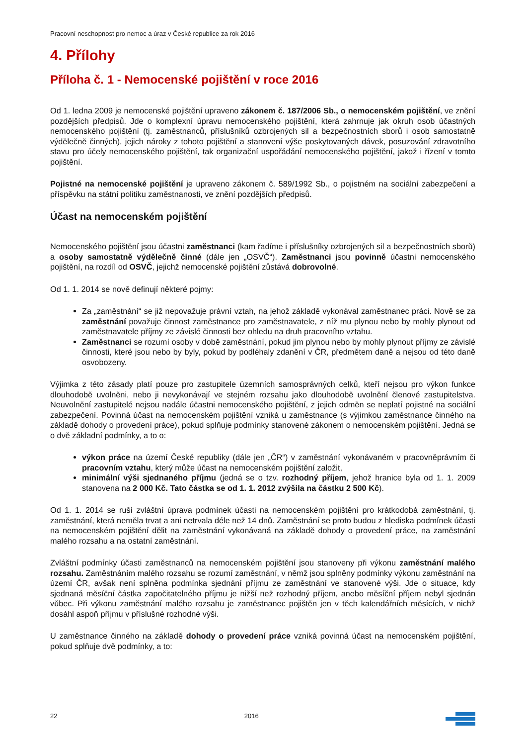Pracovní neschopnost pro nemoc a úraz v České republice za rok 2016
4. Přílohy
Příloha č. 1 - Nemocenské pojištění v roce 2016
Od 1. ledna 2009 je nemocenské pojištění upraveno zákonem č. 187/2006 Sb., o nemocenském pojištění, ve znění pozdějších předpisů. Jde o komplexní úpravu nemocenského pojištění, která zahrnuje jak okruh osob účastných nemocenského pojištění (tj. zaměstnanců, příslušníků ozbrojených sil a bezpečnostních sborů i osob samostatně výdělečně činných), jejich nároky z tohoto pojištění a stanovení výše poskytovaných dávek, posuzování zdravotního stavu pro účely nemocenského pojištění, tak organizační uspořádání nemocenského pojištění, jakož i řízení v tomto pojištění.
Pojistné na nemocenské pojištění je upraveno zákonem č. 589/1992 Sb., o pojistném na sociální zabezpečení a příspěvku na státní politiku zaměstnanosti, ve znění pozdějších předpisů.
Účast na nemocenském pojištění
Nemocenského pojištění jsou účastni zaměstnanci (kam řadíme i příslušníky ozbrojených sil a bezpečnostních sborů) a osoby samostatně výdělečně činné (dále jen „OSVČ“). Zaměstnanci jsou povinně účastni nemocenského pojištění, na rozdíl od OSVČ, jejichž nemocenské pojištění zůstává dobrovolné.
Od 1. 1. 2014 se nově definují některé pojmy:
Za „zaměstnání“ se již nepovažuje právní vztah, na jehož základě vykonával zaměstnanec práci. Nově se za zaměstnání považuje činnost zaměstnance pro zaměstnavatele, z níž mu plynou nebo by mohly plynout od zaměstnavatele příjmy ze závislé činnosti bez ohledu na druh pracovního vztahu.
Zaměstnanci se rozumí osoby v době zaměstnání, pokud jim plynou nebo by mohly plynout příjmy ze závislé činnosti, které jsou nebo by byly, pokud by podléhaly zdanění v ČR, předmětem daně a nejsou od této daně osvobozeny.
Výjimka z této zásady platí pouze pro zastupitele územních samosprávných celků, kteří nejsou pro výkon funkce dlouhodobě uvolněni, nebo ji nevykonávají ve stejném rozsahu jako dlouhodobě uvolnění členové zastupitelstva. Neuvolnění zastupitelé nejsou nadále účastni nemocenského pojištění, z jejich odměn se neplatí pojistné na sociální zabezpečení. Povinná účast na nemocenském pojištění vzniká u zaměstnance (s výjimkou zaměstnance činného na základě dohody o provedení práce), pokud splňuje podmínky stanovené zákonem o nemocenském pojištění. Jedná se o dvě základní podmínky, a to o:
výkon práce na území České republiky (dále jen „ČR“) v zaměstnání vykonávaném v pracovněprávním či pracovním vztahu, který může účast na nemocenském pojištění založit,
minimální výši sjednaného příjmu (jedná se o tzv. rozhodný příjem, jehož hranice byla od 1. 1. 2009 stanovena na 2 000 Kč. Tato částka se od 1. 1. 2012 zvýšila na částku 2 500 Kč).
Od 1. 1. 2014 se ruší zvláštní úprava podmínek účasti na nemocenském pojištění pro krátkodobá zaměstnání, tj. zaměstnání, která neměla trvat a ani netrvala déle než 14 dnů. Zaměstnání se proto budou z hlediska podmínek účasti na nemocenském pojištění dělit na zaměstnání vykonávaná na základě dohody o provedení práce, na zaměstnání malého rozsahu a na ostatní zaměstnání.
Zvláštní podmínky účasti zaměstnanců na nemocenském pojištění jsou stanoveny při výkonu zaměstnání malého rozsahu. Zaměstnáním malého rozsahu se rozumí zaměstnání, v němž jsou splněny podmínky výkonu zaměstnání na území ČR, avšak není splněna podmínka sjednání příjmu ze zaměstnání ve stanovené výši. Jde o situace, kdy sjednaná měsíční částka započitatelného příjmu je nižší než rozhodný příjem, anebo měsíční příjem nebyl sjednán vůbec. Při výkonu zaměstnání malého rozsahu je zaměstnanec pojištěn jen v těch kalendářních měsících, v nichž dosáhl aspoň příjmu v příslušné rozhodné výši.
U zaměstnance činného na základě dohody o provedení práce vzniká povinná účast na nemocenském pojištění, pokud splňuje dvě podmínky, a to:
22 2016